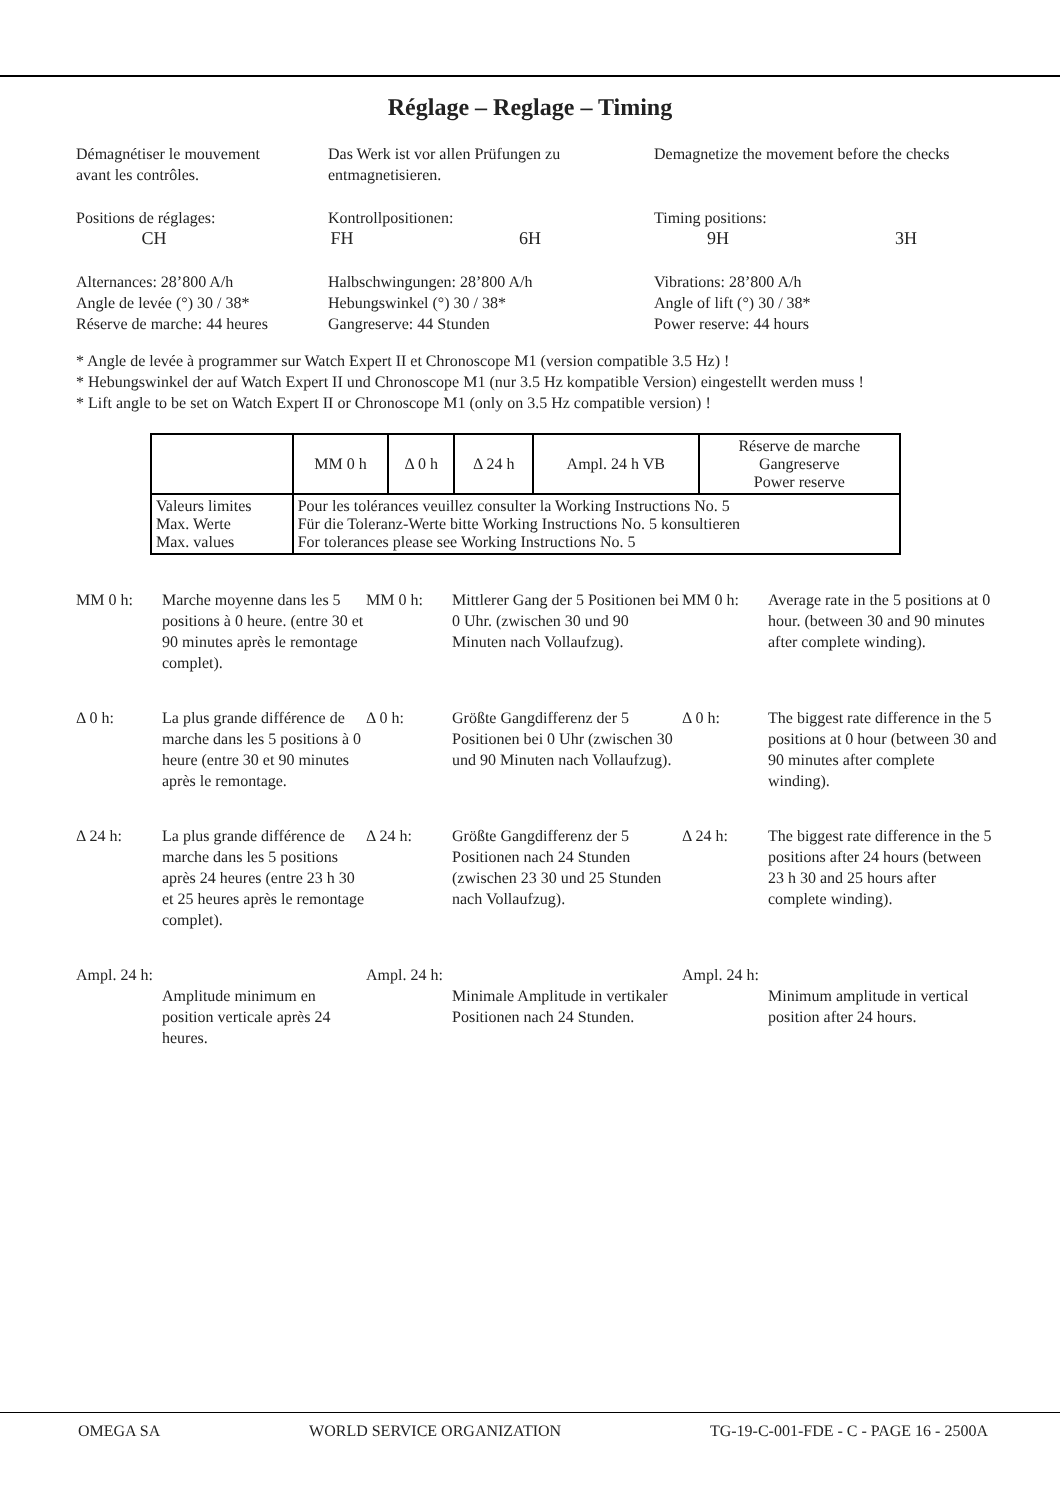Réglage – Reglage – Timing
Démagnétiser le mouvement
avant les contrôles.
Das Werk ist vor allen Prüfungen zu
entmagnetisieren.
Demagnetize the movement before the checks
Positions de réglages: Kontrollpositionen: Timing positions:
CH FH 6H 9H 3H
Alternances: 28’800 A/h
Angle de levée (°) 30 / 38*
Réserve de marche: 44 heures
Halbschwingungen: 28’800 A/h
Hebungswinkel (°) 30 / 38*
Gangreserve: 44 Stunden
Vibrations: 28’800 A/h
Angle of lift (°) 30 / 38*
Power reserve: 44 hours
* Angle de levée à programmer sur Watch Expert II et Chronoscope M1 (version compatible 3.5 Hz) !
* Hebungswinkel der auf Watch Expert II und Chronoscope M1 (nur 3.5 Hz kompatible Version) eingestellt werden muss !
* Lift angle to be set on Watch Expert II or Chronoscope M1 (only on 3.5 Hz compatible version) !
| | MM 0 h | Δ 0 h | Δ 24 h | Ampl. 24 h VB | Réserve de marche Gangreserve Power reserve |
| Valeurs limites Max. Werte Max. values | Pour les tolérances veuillez consulter la Working Instructions No. 5 Für die Toleranz-Werte bitte Working Instructions No. 5 konsultieren For tolerances please see Working Instructions No. 5 | | | | |
MM 0 h: Marche moyenne dans les 5 positions à 0 heure. (entre 30 et 90 minutes après le remontage complet).
MM 0 h: Mittlerer Gang der 5 Positionen bei 0 Uhr. (zwischen 30 und 90 Minuten nach Vollaufzug).
MM 0 h: Average rate in the 5 positions at 0 hour. (between 30 and 90 minutes after complete winding).
Δ 0 h: La plus grande différence de marche dans les 5 positions à 0 heure (entre 30 et 90 minutes après le remontage.
Δ 0 h: Größte Gangdifferenz der 5 Positionen bei 0 Uhr (zwischen 30 und 90 Minuten nach Vollaufzug).
Δ 0 h: The biggest rate difference in the 5 positions at 0 hour (between 30 and 90 minutes after complete winding).
Δ 24 h: La plus grande différence de marche dans les 5 positions après 24 heures (entre 23 h 30 et 25 heures après le remontage complet).
Δ 24 h: Größte Gangdifferenz der 5 Positionen nach 24 Stunden (zwischen 23 30 und 25 Stunden nach Vollaufzug).
Δ 24 h: The biggest rate difference in the 5 positions after 24 hours (between 23 h 30 and 25 hours after complete winding).
Ampl. 24 h:
Amplitude minimum en position verticale après 24 heures.
Ampl. 24 h:
Minimale Amplitude in vertikaler Positionen nach 24 Stunden.
Ampl. 24 h:
Minimum amplitude in vertical position after 24 hours.
OMEGA SA WORLD SERVICE ORGANIZATION TG-19-C-001-FDE - C - PAGE 16 - 2500A